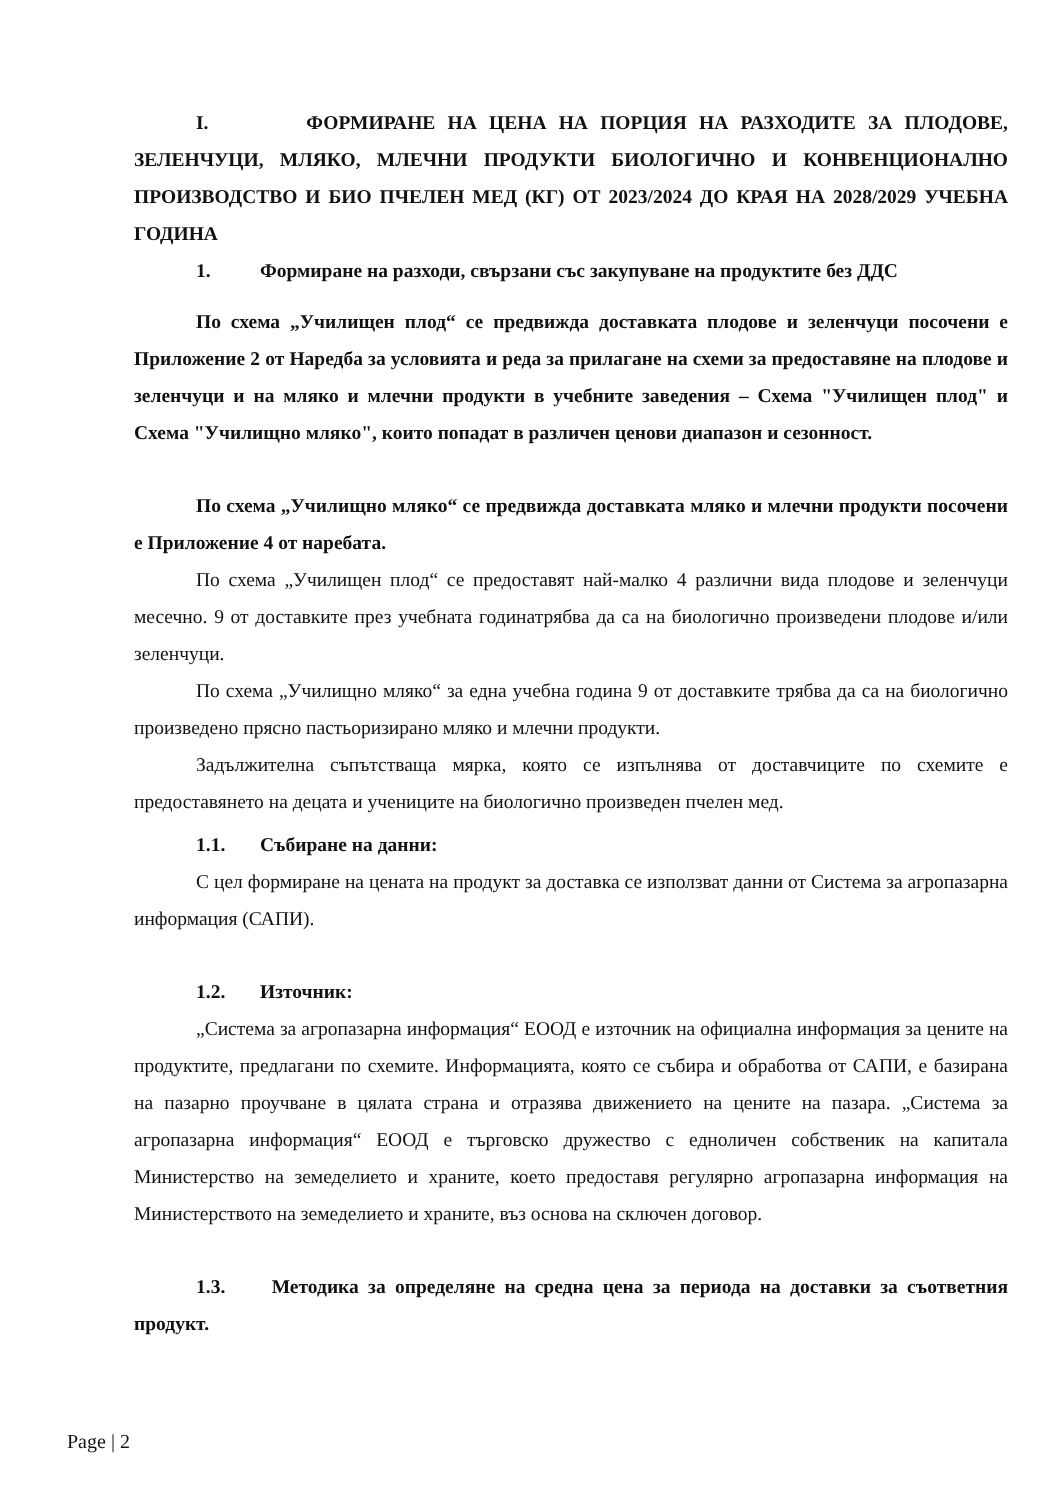I. ФОРМИРАНЕ НА ЦЕНА НА ПОРЦИЯ НА РАЗХОДИТЕ ЗА ПЛОДОВЕ, ЗЕЛЕНЧУЦИ, МЛЯКО, МЛЕЧНИ ПРОДУКТИ БИОЛОГИЧНО И КОНВЕНЦИОНАЛНО ПРОИЗВОДСТВО И БИО ПЧЕЛЕН МЕД (КГ) ОТ 2023/2024 ДО КРАЯ НА 2028/2029 УЧЕБНА ГОДИНА
1. Формиране на разходи, свързани със закупуване на продуктите без ДДС
По схема „Училищен плод“ се предвижда доставката плодове и зеленчуци посочени е Приложение 2 от Наредба за условията и реда за прилагане на схеми за предоставяне на плодове и зеленчуци и на мляко и млечни продукти в учебните заведения – Схема "Училищен плод" и Схема "Училищно мляко", които попадат в различен ценови диапазон и сезонност.
По схема „Училищно мляко“ се предвижда доставката мляко и млечни продукти посочени е Приложение 4 от наребата.
По схема „Училищен плод“ се предоставят най-малко 4 различни вида плодове и зеленчуци месечно. 9 от доставките през учебната годинатрябва да са на биологично произведени плодове и/или зеленчуци.
По схема „Училищно мляко“ за една учебна година 9 от доставките трябва да са на биологично произведено прясно пастьоризирано мляко и млечни продукти.
Задължителна съпътстваща мярка, която се изпълнява от доставчиците по схемите е предоставянето на децата и учениците на биологично произведен пчелен мед.
1.1. Събиране на данни:
С цел формиране на цената на продукт за доставка се използват данни от Система за агропазарна информация (САПИ).
1.2. Източник:
„Система за агропазарна информация“ ЕООД е източник на официална информация за цените на продуктите, предлагани по схемите. Информацията, която се събира и обработва от САПИ, е базирана на пазарно проучване в цялата страна и отразява движението на цените на пазара. „Система за агропазарна информация“ ЕООД е търговско дружество с едноличен собственик на капитала Министерство на земеделието и храните, което предоставя регулярно агропазарна информация на Министерството на земеделието и храните, въз основа на сключен договор.
1.3. Методика за определяне на средна цена за периода на доставки за съответния продукт.
Page | 2